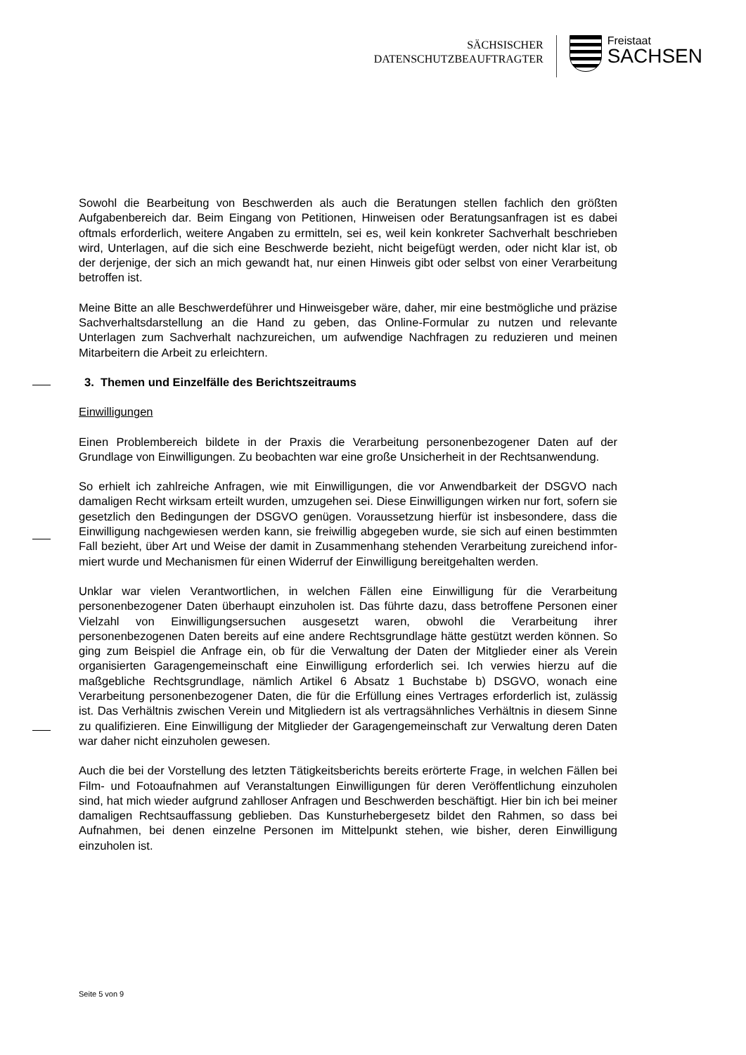SÄCHSISCHER
DATENSCHUTZBEAUFTRAGTER
Freistaat
SACHSEN
Sowohl die Bearbeitung von Beschwerden als auch die Beratungen stellen fachlich den größten Aufgabenbereich dar. Beim Eingang von Petitionen, Hinweisen oder Beratungs­anfragen ist es dabei oftmals erforderlich, weitere Angaben zu ermitteln, sei es, weil kein konkreter Sachverhalt beschrieben wird, Unterlagen, auf die sich eine Beschwerde be­zieht, nicht beigefügt werden, oder nicht klar ist, ob der derjenige, der sich an mich ge­wandt hat, nur einen Hinweis gibt oder selbst von einer Verarbeitung betroffen ist.
Meine Bitte an alle Beschwerdeführer und Hinweisgeber wäre, daher, mir eine bestmög­liche und präzise Sachverhaltsdarstellung an die Hand zu geben, das Online-Formular zu nutzen und relevante Unterlagen zum Sachverhalt nachzureichen, um aufwendige Nachfragen zu reduzieren und meinen Mitarbeitern die Arbeit zu erleichtern.
3. Themen und Einzelfälle des Berichtszeitraums
Einwilligungen
Einen Problembereich bildete in der Praxis die Verarbeitung personenbezogener Daten auf der Grundlage von Einwilligungen. Zu beobachten war eine große Unsicherheit in der Rechtsanwendung.
So erhielt ich zahlreiche Anfragen, wie mit Einwilligungen, die vor Anwendbarkeit der DSGVO nach damaligen Recht wirksam erteilt wurden, umzugehen sei. Diese Einwilli­gungen wirken nur fort, sofern sie gesetzlich den Bedingungen der DSGVO genügen. Voraussetzung hierfür ist insbesondere, dass die Einwilligung nachgewiesen werden kann, sie freiwillig abgegeben wurde, sie sich auf einen bestimmten Fall bezieht, über Art und Weise der damit in Zusammenhang stehenden Verarbeitung zureichend infor­miert wurde und Mechanismen für einen Widerruf der Einwilligung bereitgehalten wer­den.
Unklar war vielen Verantwortlichen, in welchen Fällen eine Einwilligung für die Verarbei­tung personenbezogener Daten überhaupt einzuholen ist. Das führte dazu, dass be­troffene Personen einer Vielzahl von Einwilligungsersuchen ausgesetzt waren, obwohl die Verarbeitung ihrer personenbezogenen Daten bereits auf eine andere Rechtsgrund­lage hätte gestützt werden können. So ging zum Beispiel die Anfrage ein, ob für die Verwaltung der Daten der Mitglieder einer als Verein organisierten Garagengemeinschaft eine Einwilligung erforderlich sei. Ich verwies hierzu auf die maßgebliche Rechtsgrund­lage, nämlich Artikel 6 Absatz 1 Buchstabe b) DSGVO, wonach eine Verarbeitung per­sonenbezogener Daten, die für die Erfüllung eines Vertrages erforderlich ist, zulässig ist. Das Verhältnis zwischen Verein und Mitgliedern ist als vertragsähnliches Verhältnis in diesem Sinne zu qualifizieren. Eine Einwilligung der Mitglieder der Garagengemeinschaft zur Verwaltung deren Daten war daher nicht einzuholen gewesen.
Auch die bei der Vorstellung des letzten Tätigkeitsberichts bereits erörterte Frage, in wel­chen Fällen bei Film- und Fotoaufnahmen auf Veranstaltungen Einwilligungen für deren Veröffentlichung einzuholen sind, hat mich wieder aufgrund zahlloser Anfragen und Be­schwerden beschäftigt. Hier bin ich bei meiner damaligen Rechtsauffassung geblieben. Das Kunsturhebergesetz bildet den Rahmen, so dass bei Aufnahmen, bei denen ein­zelne Personen im Mittelpunkt stehen, wie bisher, deren Einwilligung einzuholen ist.
Seite 5 von 9